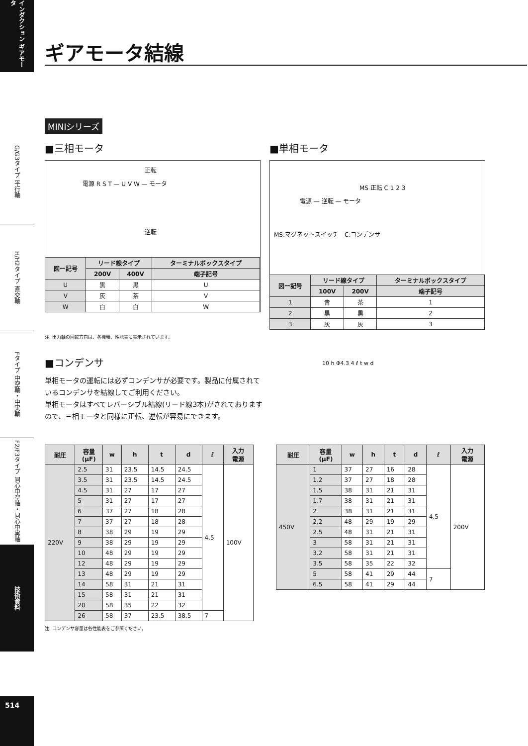インダクション ギアモータ
G/G3タイプ 平行軸
H/H2タイプ 直交軸
Fタイプ 中空軸・中実軸
F2/F3タイプ 同心中空軸・同心中実軸
技術資料
514
ギアモータ結線
MINIシリーズ
■三相モータ
正転
電源 R S T — U V W — モータ
逆転
| 図ー記号 | リード線タイプ | | ターミナルボックスタイプ |
| --- | --- | --- | --- |
| | 200V | 400V | 端子記号 |
| U | 黒 | 黒 | U |
| V | 灰 | 茶 | V |
| W | 白 | 白 | W |
■単相モータ
MS 正転 C 1 2 3
電源 — 逆転 — モータ
MS:マグネットスイッチ　C:コンデンサ
| 図ー記号 | リード線タイプ | | ターミナルボックスタイプ |
| --- | --- | --- | --- |
| | 100V | 200V | 端子記号 |
| 1 | 青 | 茶 | 1 |
| 2 | 黒 | 黒 | 2 |
| 3 | 灰 | 灰 | 3 |
注. 出力軸の回転方向は、各機種、性能表に表示されています。
■コンデンサ
単相モータの運転には必ずコンデンサが必要です。製品に付属されているコンデンサを結線してご利用ください。
単相モータはすべてレバーシブル結線(リード線3本)がされておりますので、三相モータと同様に正転、逆転が容易にできます。
10 h Φ4.3 4 ℓ t w d
| 耐圧 | 容量 (μF) | w | h | t | d | ℓ | 入力 電源 |
| --- | --- | --- | --- | --- | --- | --- | --- |
| 220V | 2.5 | 31 | 23.5 | 14.5 | 24.5 | 4.5 | 100V |
| | 3.5 | 31 | 23.5 | 14.5 | 24.5 | | |
| | 4.5 | 31 | 27 | 17 | 27 | | |
| | 5 | 31 | 27 | 17 | 27 | | |
| | 6 | 37 | 27 | 18 | 28 | | |
| | 7 | 37 | 27 | 18 | 28 | | |
| | 8 | 38 | 29 | 19 | 29 | | |
| | 9 | 38 | 29 | 19 | 29 | | |
| | 10 | 48 | 29 | 19 | 29 | | |
| | 12 | 48 | 29 | 19 | 29 | | |
| | 13 | 48 | 29 | 19 | 29 | | |
| | 14 | 58 | 31 | 21 | 31 | | |
| | 15 | 58 | 31 | 21 | 31 | | |
| | 20 | 58 | 35 | 22 | 32 | | |
| | 26 | 58 | 37 | 23.5 | 38.5 | 7 | |
| 耐圧 | 容量 (μF) | w | h | t | d | ℓ | 入力 電源 |
| --- | --- | --- | --- | --- | --- | --- | --- |
| 450V | 1 | 37 | 27 | 16 | 28 | 4.5 | 200V |
| | 1.2 | 37 | 27 | 18 | 28 | | |
| | 1.5 | 38 | 31 | 21 | 31 | | |
| | 1.7 | 38 | 31 | 21 | 31 | | |
| | 2 | 38 | 31 | 21 | 31 | | |
| | 2.2 | 48 | 29 | 19 | 29 | | |
| | 2.5 | 48 | 31 | 21 | 31 | | |
| | 3 | 58 | 31 | 21 | 31 | | |
| | 3.2 | 58 | 31 | 21 | 31 | | |
| | 3.5 | 58 | 35 | 22 | 32 | | |
| | 5 | 58 | 41 | 29 | 44 | 7 | |
| | 6.5 | 58 | 41 | 29 | 44 | | |
注. コンデンサ容量は各性能表をご参照ください。